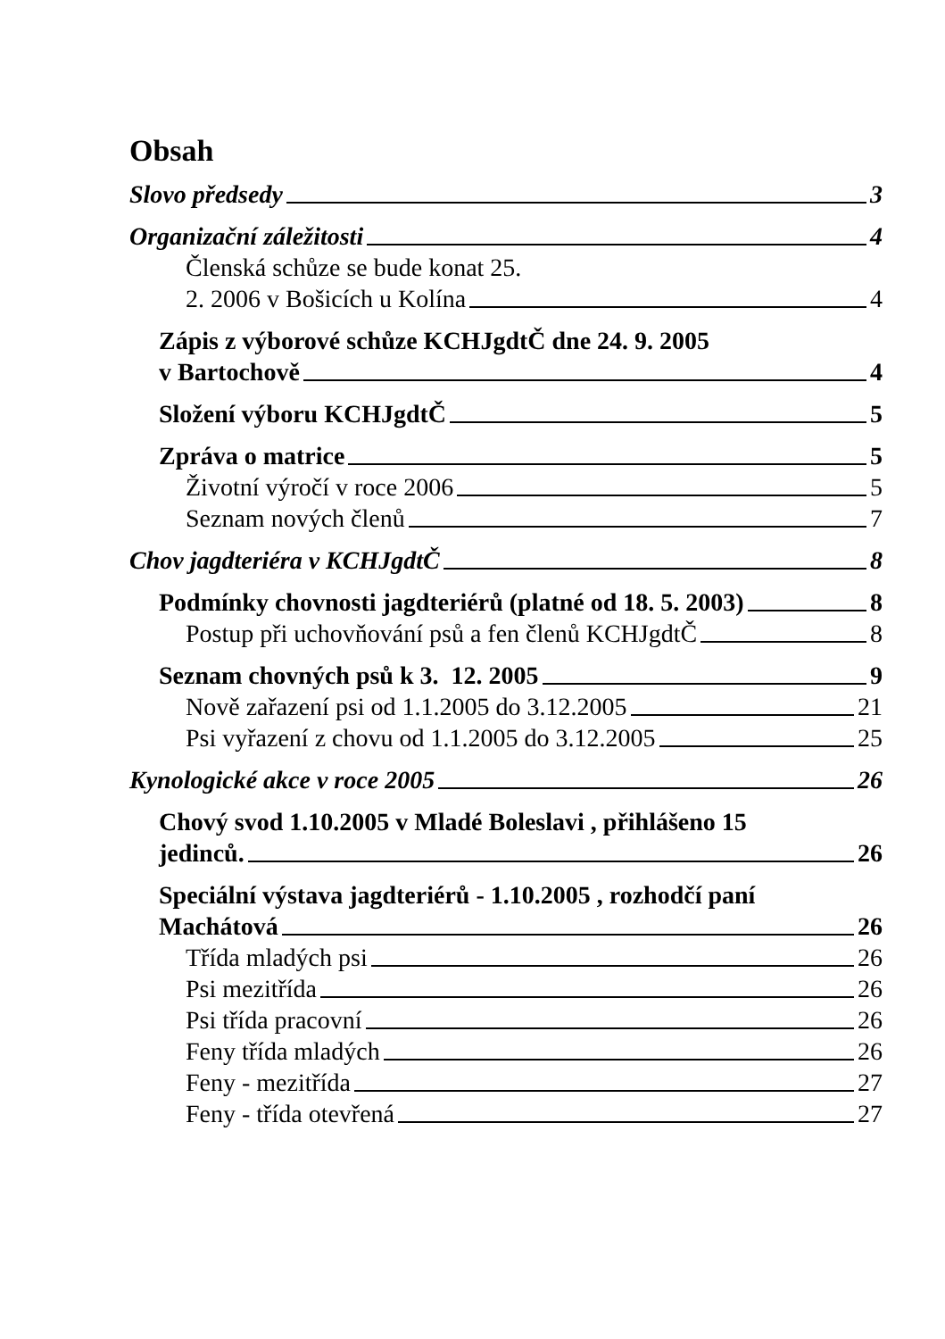Obsah
Slovo předsedy 3
Organizační záležitosti 4
Členská schůze se bude konat 25.
2. 2006 v Bošicích u Kolína 4
Zápis z výborové schůze KCHJgdtČ dne 24. 9. 2005
v Bartochově 4
Složení výboru KCHJgdtČ 5
Zpráva o matrice 5
Životní výročí v roce 2006 5
Seznam nových členů 7
Chov jagdteriéra v KCHJgdtČ 8
Podmínky chovnosti jagdteriérů (platné od 18. 5. 2003) 8
Postup při uchovňování psů a fen členů KCHJgdtČ 8
Seznam chovných psů k 3. 12. 2005 9
Nově zařazení psi od 1.1.2005 do 3.12.2005 21
Psi vyřazení z chovu od 1.1.2005 do 3.12.2005 25
Kynologické akce v roce 2005 26
Chový svod 1.10.2005 v Mladé Boleslavi , přihlášeno 15
jedinců. 26
Speciální výstava jagdteriérů - 1.10.2005 , rozhodčí paní
Machátová 26
Třída mladých psi 26
Psi mezitřída 26
Psi třída pracovní 26
Feny třída mladých 26
Feny - mezitřída 27
Feny - třída otevřená 27